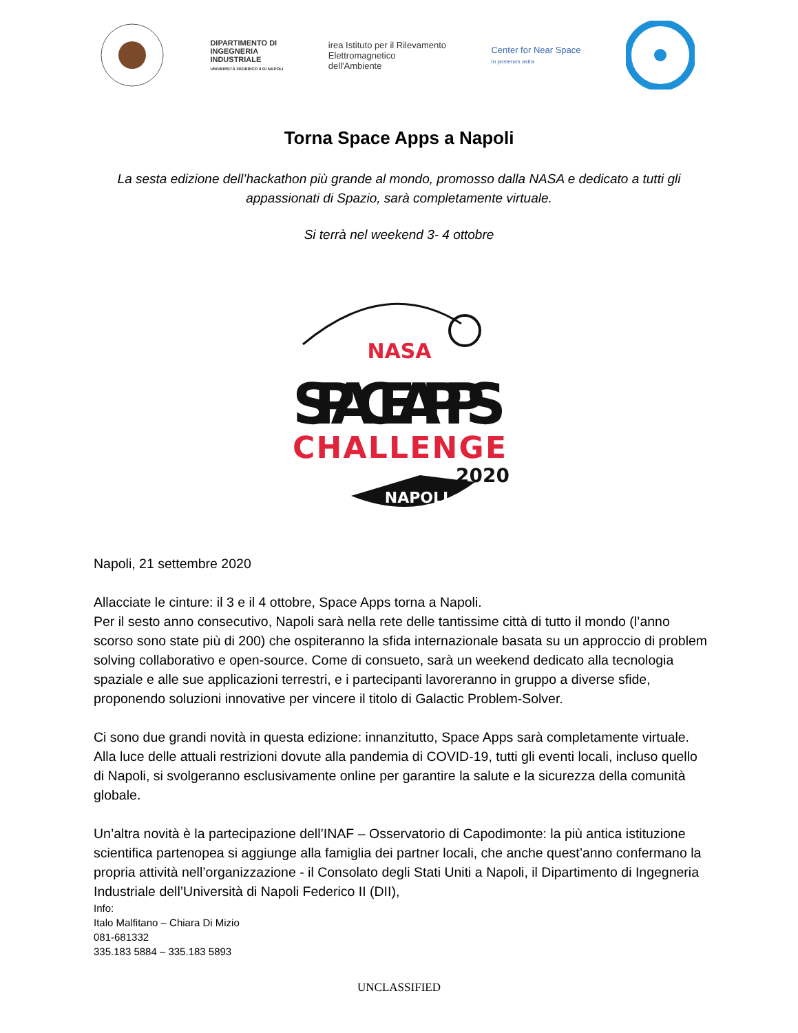DIPARTIMENTO DI
INGEGNERIA
INDUSTRIALE
UNIVERSITÀ FEDERICO II DI NAPOLI
irea Istituto per il Rilevamento
Elettromagnetico
dell'Ambiente
Center for Near Space
In posterum astra
Torna Space Apps a Napoli
La sesta edizione dell’hackathon più grande al mondo, promosso dalla NASA e dedicato a tutti gli appassionati di Spazio, sarà completamente virtuale.
Si terrà nel weekend 3- 4 ottobre
NASA
SPACE APPS
CHALLENGE
2020
NAPOLI
Napoli, 21 settembre 2020
Allacciate le cinture: il 3 e il 4 ottobre, Space Apps torna a Napoli.
Per il sesto anno consecutivo, Napoli sarà nella rete delle tantissime città di tutto il mondo (l’anno scorso sono state più di 200) che ospiteranno la sfida internazionale basata su un approccio di problem solving collaborativo e open-source. Come di consueto, sarà un weekend dedicato alla tecnologia spaziale e alle sue applicazioni terrestri, e i partecipanti lavoreranno in gruppo a diverse sfide, proponendo soluzioni innovative per vincere il titolo di Galactic Problem-Solver.
Ci sono due grandi novità in questa edizione: innanzitutto, Space Apps sarà completamente virtuale. Alla luce delle attuali restrizioni dovute alla pandemia di COVID-19, tutti gli eventi locali, incluso quello di Napoli, si svolgeranno esclusivamente online per garantire la salute e la sicurezza della comunità globale.
Un’altra novità è la partecipazione dell’INAF – Osservatorio di Capodimonte: la più antica istituzione scientifica partenopea si aggiunge alla famiglia dei partner locali, che anche quest’anno confermano la propria attività nell’organizzazione - il Consolato degli Stati Uniti a Napoli, il Dipartimento di Ingegneria Industriale dell’Università di Napoli Federico II (DII),
Info:
Italo Malfitano – Chiara Di Mizio
081-681332
335.183 5884 – 335.183 5893
UNCLASSIFIED